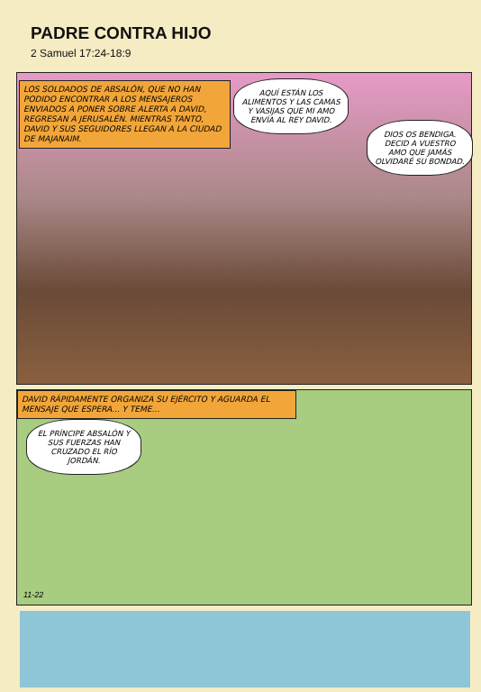PADRE CONTRA HIJO
2 Samuel 17:24-18:9
LOS SOLDADOS DE ABSALÓN, QUE NO HAN PODIDO ENCONTRAR A LOS MENSAJEROS ENVIADOS A PONER SOBRE ALERTA A DAVID, REGRESAN A JERUSALÉN. MIENTRAS TANTO, DAVID Y SUS SEGUIDORES LLEGAN A LA CIUDAD DE MAJANAIM.
AQUÍ ESTÁN LOS ALIMENTOS Y LAS CAMAS Y VASIJAS QUE MI AMO ENVÍA AL REY DAVID.
DIOS OS BENDIGA. DECID A VUESTRO AMO QUE JAMÁS OLVIDARÉ SU BONDAD.
DAVID RÁPIDAMENTE ORGANIZA SU EJÉRCITO Y AGUARDA EL MENSAJE QUE ESPERA... Y TEME...
EL PRÍNCIPE ABSALÓN Y SUS FUERZAS HAN CRUZADO EL RÍO JORDÁN.
11-22